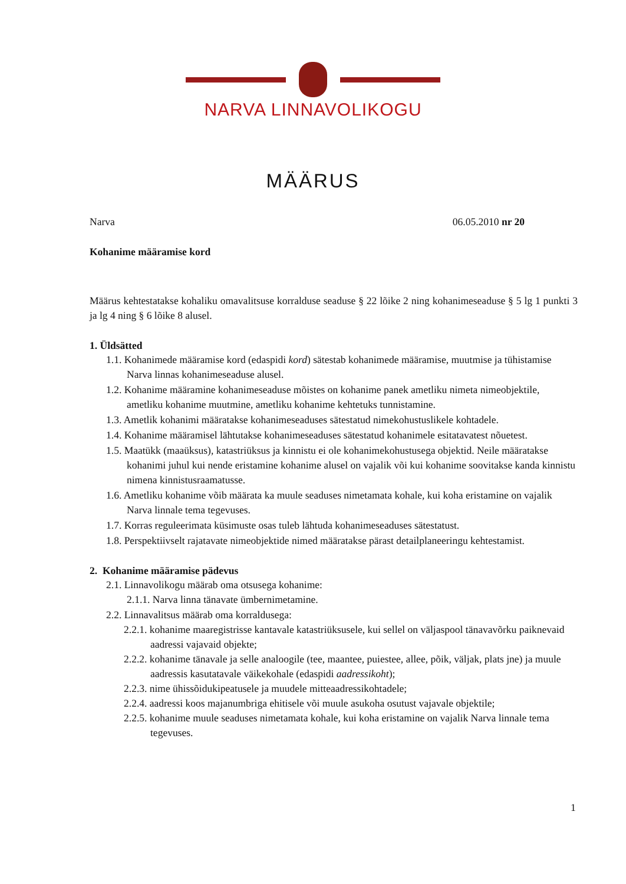NARVA LINNAVOLIKOGU
MÄÄRUS
Narva 06.05.2010 nr 20
Kohanime määramise kord
Määrus kehtestatakse kohaliku omavalitsuse korralduse seaduse § 22 lõike 2 ning kohanimeseaduse § 5 lg 1 punkti 3 ja lg 4 ning § 6 lõike 8 alusel.
1. Üldsätted
1.1. Kohanimede määramise kord (edaspidi kord) sätestab kohanimede määramise, muutmise ja tühistamise Narva linnas kohanimeseaduse alusel.
1.2. Kohanime määramine kohanimeseaduse mõistes on kohanime panek ametliku nimeta nimeobjektile, ametliku kohanime muutmine, ametliku kohanime kehtetuks tunnistamine.
1.3. Ametlik kohanimi määratakse kohanimeseaduses sätestatud nimekohustuslikele kohtadele.
1.4. Kohanime määramisel lähtutakse kohanimeseaduses sätestatud kohanimele esitatavatest nõuetest.
1.5. Maatükk (maaüksus), katastriüksus ja kinnistu ei ole kohanimekohustusega objektid. Neile määratakse kohanimi juhul kui nende eristamine kohanime alusel on vajalik või kui kohanime soovitakse kanda kinnistu nimena kinnistusraamatusse.
1.6. Ametliku kohanime võib määrata ka muule seaduses nimetamata kohale, kui koha eristamine on vajalik Narva linnale tema tegevuses.
1.7. Korras reguleerimata küsimuste osas tuleb lähtuda kohanimeseaduses sätestatust.
1.8. Perspektiivselt rajatavate nimeobjektide nimed määratakse pärast detailplaneeringu kehtestamist.
2. Kohanime määramise pädevus
2.1. Linnavolikogu määrab oma otsusega kohanime:
2.1.1. Narva linna tänavate ümbernimetamine.
2.2. Linnavalitsus määrab oma korraldusega:
2.2.1. kohanime maaregistrisse kantavale katastriüksusele, kui sellel on väljaspool tänavavõrku paiknevaid aadressi vajavaid objekte;
2.2.2. kohanime tänavale ja selle analoogile (tee, maantee, puiestee, allee, põik, väljak, plats jne) ja muule aadressis kasutatavale väikekohale (edaspidi aadressikoht);
2.2.3. nime ühissõidukipeatusele ja muudele mitteaadressikohtadele;
2.2.4. aadressi koos majanumbriga ehitisele või muule asukoha osutust vajavale objektile;
2.2.5. kohanime muule seaduses nimetamata kohale, kui koha eristamine on vajalik Narva linnale tema tegevuses.
1